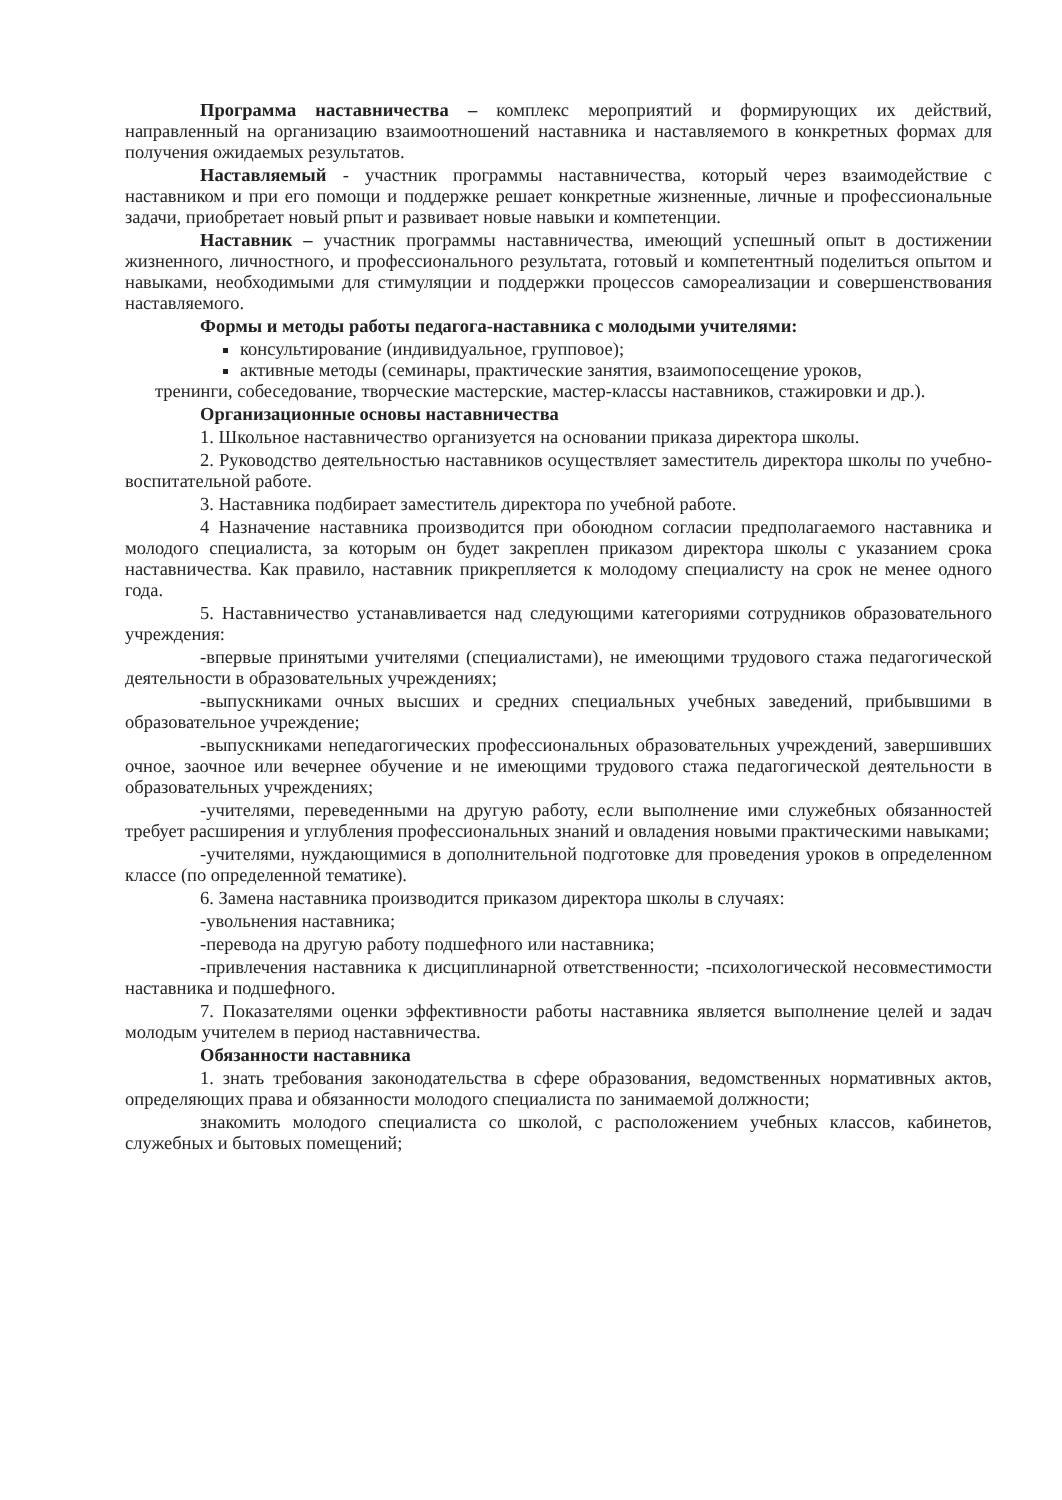Программа наставничества – комплекс мероприятий и формирующих их действий, направленный на организацию взаимоотношений наставника и наставляемого в конкретных формах для получения ожидаемых результатов.
Наставляемый - участник программы наставничества, который через взаимодействие с наставником и при его помощи и поддержке решает конкретные жизненные, личные и профессиональные задачи, приобретает новый рпыт и развивает новые навыки и компетенции.
Наставник – участник программы наставничества, имеющий успешный опыт в достижении жизненного, личностного, и профессионального результата, готовый и компетентный поделиться опытом и навыками, необходимыми для стимуляции и поддержки процессов самореализации и совершенствования наставляемого.
Формы и методы работы педагога-наставника с молодыми учителями:
консультирование (индивидуальное, групповое);
активные методы (семинары, практические занятия, взаимопосещение уроков,
тренинги, собеседование, творческие мастерские, мастер-классы наставников, стажировки и др.).
Организационные основы наставничества
1. Школьное наставничество организуется на основании приказа директора школы.
2. Руководство деятельностью наставников осуществляет заместитель директора школы по учебно-воспитательной работе.
3. Наставника подбирает заместитель директора по учебной работе.
4 Назначение наставника производится при обоюдном согласии предполагаемого наставника и молодого специалиста, за которым он будет закреплен приказом директора школы с указанием срока наставничества. Как правило, наставник прикрепляется к молодому специалисту на срок не менее одного года.
5. Наставничество устанавливается над следующими категориями сотрудников образовательного учреждения:
-впервые принятыми учителями (специалистами), не имеющими трудового стажа педагогической деятельности в образовательных учреждениях;
-выпускниками очных высших и средних специальных учебных заведений, прибывшими в образовательное учреждение;
-выпускниками непедагогических профессиональных образовательных учреждений, завершивших очное, заочное или вечернее обучение и не имеющими трудового стажа педагогической деятельности в образовательных учреждениях;
-учителями, переведенными на другую работу, если выполнение ими служебных обязанностей требует расширения и углубления профессиональных знаний и овладения новыми практическими навыками;
-учителями, нуждающимися в дополнительной подготовке для проведения уроков в определенном классе (по определенной тематике).
6. Замена наставника производится приказом директора школы в случаях:
-увольнения наставника;
-перевода на другую работу подшефного или наставника;
-привлечения наставника к дисциплинарной ответственности; -психологической несовместимости наставника и подшефного.
7. Показателями оценки эффективности работы наставника является выполнение целей и задач молодым учителем в период наставничества.
Обязанности наставника
1. знать требования законодательства в сфере образования, ведомственных нормативных актов, определяющих права и обязанности молодого специалиста по занимаемой должности;
знакомить молодого специалиста со школой, с расположением учебных классов, кабинетов, служебных и бытовых помещений;